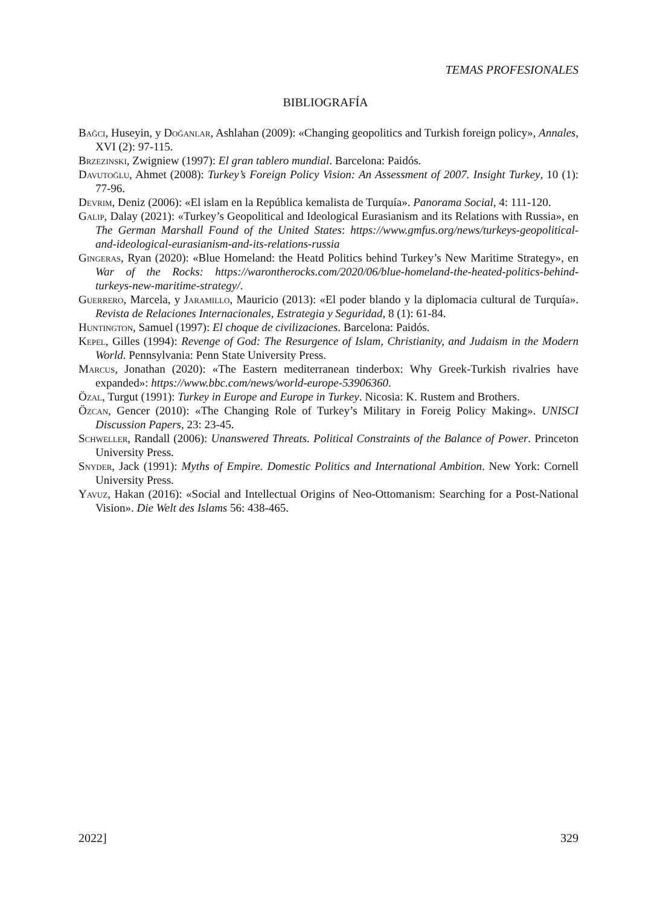TEMAS PROFESIONALES
BIBLIOGRAFÍA
Bağci, Huseyin, y Doğanlar, Ashlahan (2009): «Changing geopolitics and Turkish foreign policy», Annales, XVI (2): 97-115.
Brzezinski, Zwigniew (1997): El gran tablero mundial. Barcelona: Paidós.
Davutoğlu, Ahmet (2008): Turkey’s Foreign Policy Vision: An Assessment of 2007. Insight Turkey, 10 (1): 77-96.
Devrim, Deniz (2006): «El islam en la República kemalista de Turquía». Panorama Social, 4: 111-120.
Galip, Dalay (2021): «Turkey’s Geopolitical and Ideological Eurasianism and its Relations with Russia», en The German Marshall Found of the United States: https://www.gmfus.org/news/turkeys-geopolitical-and-ideological-eurasianism-and-its-relations-russia
Gingeras, Ryan (2020): «Blue Homeland: the Heatd Politics behind Turkey’s New Maritime Strategy», en War of the Rocks: https://warontherocks.com/2020/06/blue-homeland-the-heated-politics-behind-turkeys-new-maritime-strategy/.
Guerrero, Marcela, y Jaramillo, Mauricio (2013): «El poder blando y la diplomacia cultural de Turquía». Revista de Relaciones Internacionales, Estrategia y Seguridad, 8 (1): 61-84.
Huntington, Samuel (1997): El choque de civilizaciones. Barcelona: Paidós.
Kepel, Gilles (1994): Revenge of God: The Resurgence of Islam, Christianity, and Judaism in the Modern World. Pennsylvania: Penn State University Press.
Marcus, Jonathan (2020): «The Eastern mediterranean tinderbox: Why Greek-Turkish rivalries have expanded»: https://www.bbc.com/news/world-europe-53906360.
Özal, Turgut (1991): Turkey in Europe and Europe in Turkey. Nicosia: K. Rustem and Brothers.
Özcan, Gencer (2010): «The Changing Role of Turkey’s Military in Foreig Policy Making». UNISCI Discussion Papers, 23: 23-45.
Schweller, Randall (2006): Unanswered Threats. Political Constraints of the Balance of Power. Princeton University Press.
Snyder, Jack (1991): Myths of Empire. Domestic Politics and International Ambition. New York: Cornell University Press.
Yavuz, Hakan (2016): «Social and Intellectual Origins of Neo-Ottomanism: Searching for a Post-National Vision». Die Welt des Islams 56: 438-465.
2022] 329